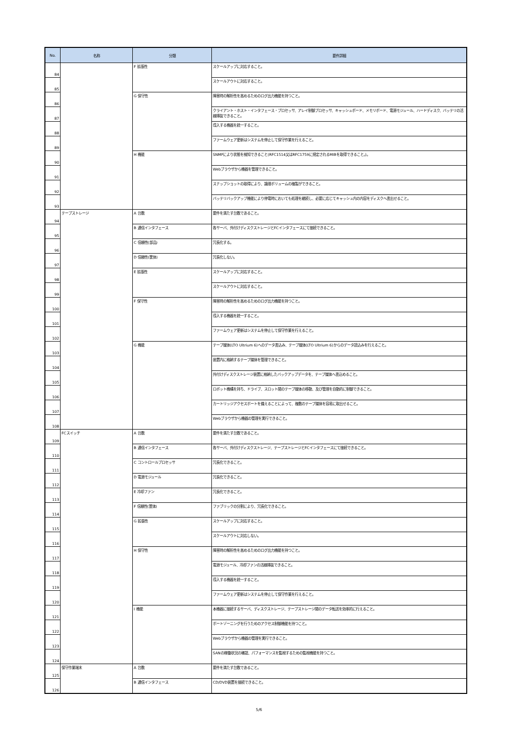| No. | 名称 | 分類 | 要件詳細 |
| --- | --- | --- | --- |
| 84 | | F 拡張性 | スケールアップに対応すること。 |
| 85 | | | スケールアウトに対応すること。 |
| 86 | | G 保守性 | 障害時の解析性を高めるためのログ出力機能を持つこと。 |
| 87 | | | クライアント・ホスト・インタフェース・プロセッサ、アレイ制御プロセッサ、キャッシュボード、メモリボード、電源モジュール、ハードディスク、バッテリの活線挿抜できること。 |
| 88 | | | 導入する機器を統一すること。 |
| 89 | | | ファームウェア更新はシステムを停止して保守作業を行えること。 |
| 90 | | H 機能 | SNMPにより状態を検知できること(RFC1514又はRFC1759に規定されるMIBを取得できること。)。 |
| 91 | | | Webブラウザから機器を管理できること。 |
| 92 | | | スナップショットの取得により、論理ボリュームの複製ができること。 |
| 93 | | | バッテリバックアップ機能により停電時においても処理を継続し、必要に応じてキャッシュ内の内容をディスクへ書出せること。 |
| 94 | テープストレージ | A 台数 | 要件を満たす台数であること。 |
| 95 | | B 通信インタフェース | 各サーバ、外付けディスクストレージとFCインタフェースにて接続できること。 |
| 96 | | C 信頼性(部品) | 冗長化する。 |
| 97 | | D 信頼性(筐体) | 冗長化しない。 |
| 98 | | E 拡張性 | スケールアップに対応すること。 |
| 99 | | | スケールアウトに対応すること。 |
| 100 | | F 保守性 | 障害時の解析性を高めるためのログ出力機能を持つこと。 |
| 101 | | | 導入する機器を統一すること。 |
| 102 | | | ファームウェア更新はシステムを停止して保守作業を行えること。 |
| 103 | | G 機能 | テープ媒体(LTO Ultrium 6)へのデータ書込み、テープ媒体(LTO Ultrium 6)からのデータ読込みを行えること。 |
| 104 | | | 装置内に格納するテープ媒体を管理できること。 |
| 105 | | | 外付けディスクストレージ装置に格納したバックアップデータを、テープ媒体へ書込めること。 |
| 106 | | | ロボット機構を持ち、ドライブ、スロット間のテープ媒体の移動、及び管理を自動的に制御できること。 |
| 107 | | | カートリッジアクセスポートを備えることによって、複数のテープ媒体を容易に取出せること。 |
| 108 | | | Webブラウザから機器の管理を実行できること。 |
| 109 | FCスイッチ | A 台数 | 要件を満たす台数であること。 |
| 110 | | B 通信インタフェース | 各サーバ、外付けディスクストレージ、テープストレージとFCインタフェースにて接続できること。 |
| 111 | | C コントロールプロセッサ | 冗長化できること。 |
| 112 | | D 電源モジュール | 冗長化できること。 |
| 113 | | E 冷却ファン | 冗長化できること。 |
| 114 | | F 信頼性(筐体) | ファブリックの分割により、冗長化できること。 |
| 115 | | G 拡張性 | スケールアップに対応すること。 |
| 116 | | | スケールアウトに対応しない。 |
| 117 | | H 保守性 | 障害時の解析性を高めるためのログ出力機能を持つこと。 |
| 118 | | | 電源モジュール、冷却ファンの活線挿抜できること。 |
| 119 | | | 導入する機器を統一すること。 |
| 120 | | | ファームウェア更新はシステムを停止して保守作業を行えること。 |
| 121 | | I 機能 | 本機器に接続するサーバ、ディスクストレージ、テープストレージ間のデータ転送を効率的に行えること。 |
| 122 | | | ポートゾーニングを行うためのアクセス制御機能を持つこと。 |
| 123 | | | Webブラウザから機器の管理を実行できること。 |
| 124 | | | SANの稼働状況の確認、パフォーマンスを監視するための監視機能を持つこと。 |
| 125 | 保守作業端末 | A 台数 | 要件を満たす台数であること。 |
| 126 | | B 通信インタフェース | CD/DVD装置を接続できること。 |
5/6